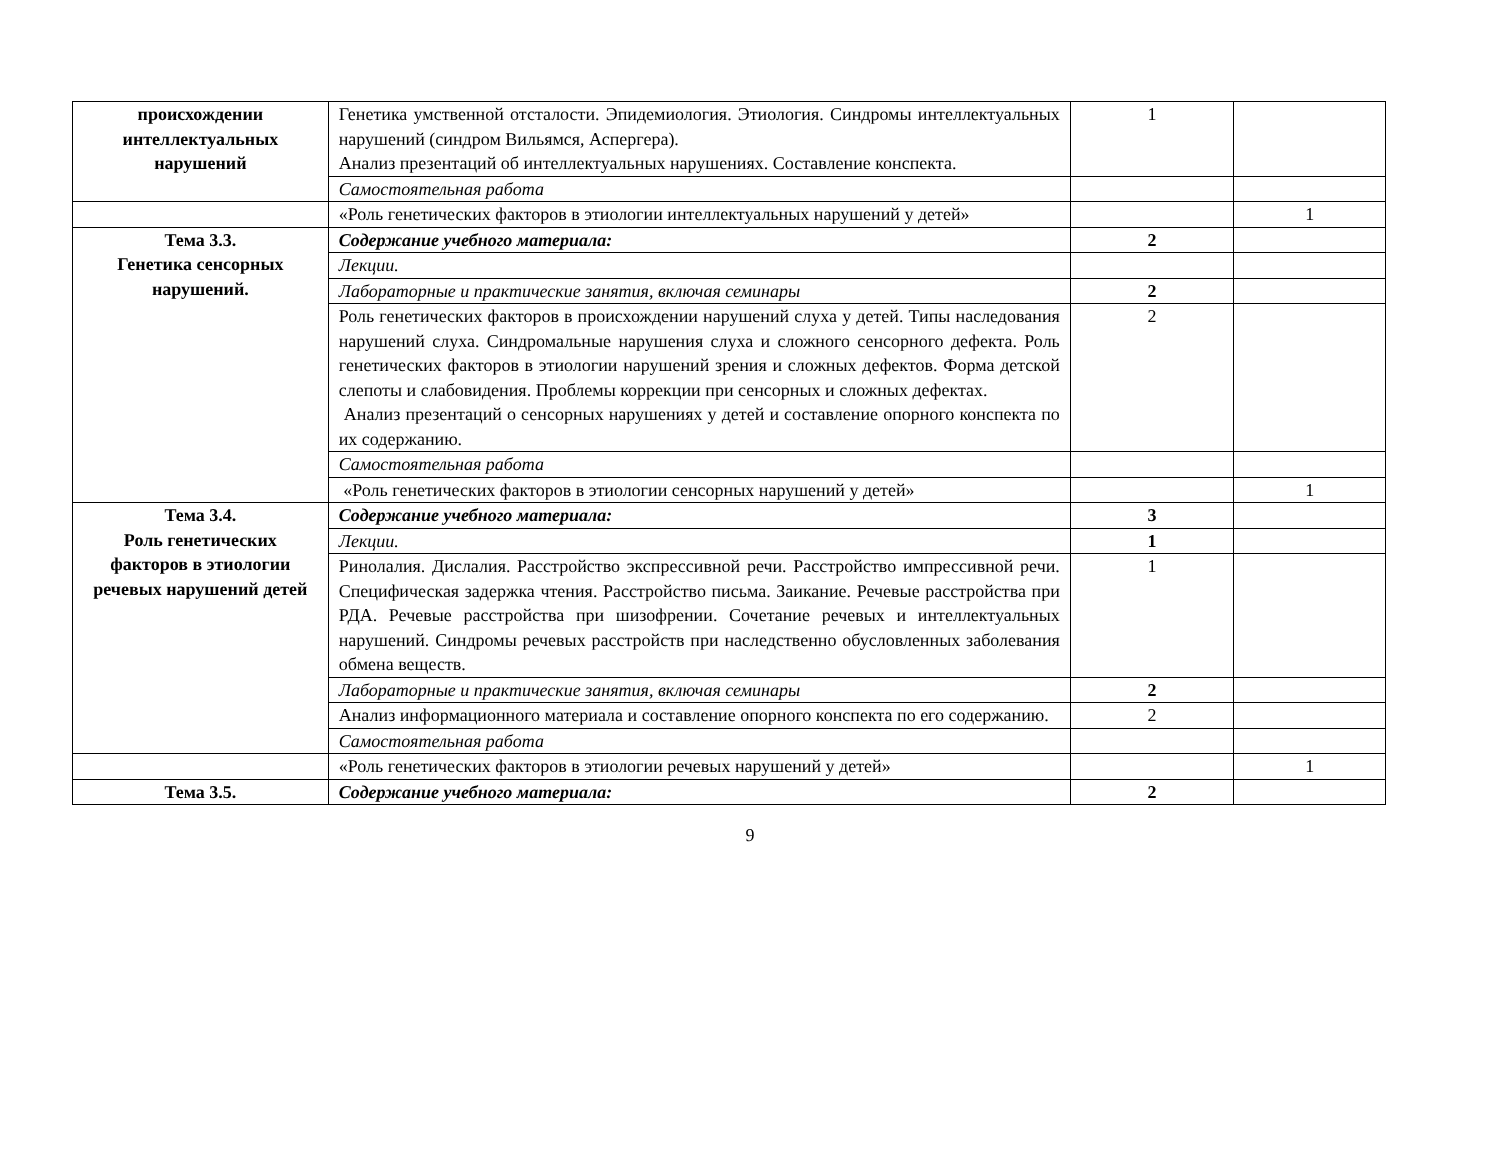| происхождении интеллектуальных нарушений | Генетика умственной отсталости. Эпидемиология. Этиология. Синдромы интеллектуальных нарушений (синдром Вильямся, Аспергера). Анализ презентаций об интеллектуальных нарушениях. Составление конспекта. | 1 | |
| | Самостоятельная работа | | |
| | «Роль генетических факторов в этиологии интеллектуальных нарушений у детей» | | 1 |
| Тема 3.3. Генетика сенсорных нарушений. | Содержание учебного материала: | 2 | |
| | Лекции. | | |
| | Лабораторные и практические занятия, включая семинары | 2 | |
| | Роль генетических факторов в происхождении нарушений слуха у детей. Типы наследования нарушений слуха. Синдромальные нарушения слуха и сложного сенсорного дефекта. Роль генетических факторов в этиологии нарушений зрения и сложных дефектов. Форма детской слепоты и слабовидения. Проблемы коррекции при сенсорных и сложных дефектах. Анализ презентаций о сенсорных нарушениях у детей и составление опорного конспекта по их содержанию. | 2 | |
| | Самостоятельная работа | | |
| | «Роль генетических факторов в этиологии сенсорных нарушений у детей» | | 1 |
| Тема 3.4. Роль генетических факторов в этиологии речевых нарушений детей | Содержание учебного материала: | 3 | |
| | Лекции. | 1 | |
| | Ринолалия. Дислалия. Расстройство экспрессивной речи. Расстройство импрессивной речи. Специфическая задержка чтения. Расстройство письма. Заикание. Речевые расстройства при РДА. Речевые расстройства при шизофрении. Сочетание речевых и интеллектуальных нарушений. Синдромы речевых расстройств при наследственно обусловленных заболевания обмена веществ. | 1 | |
| | Лабораторные и практические занятия, включая семинары | 2 | |
| | Анализ информационного материала и составление опорного конспекта по его содержанию. | 2 | |
| | Самостоятельная работа | | |
| | «Роль генетических факторов в этиологии речевых нарушений у детей» | | 1 |
| Тема 3.5. | Содержание учебного материала: | 2 | |
9